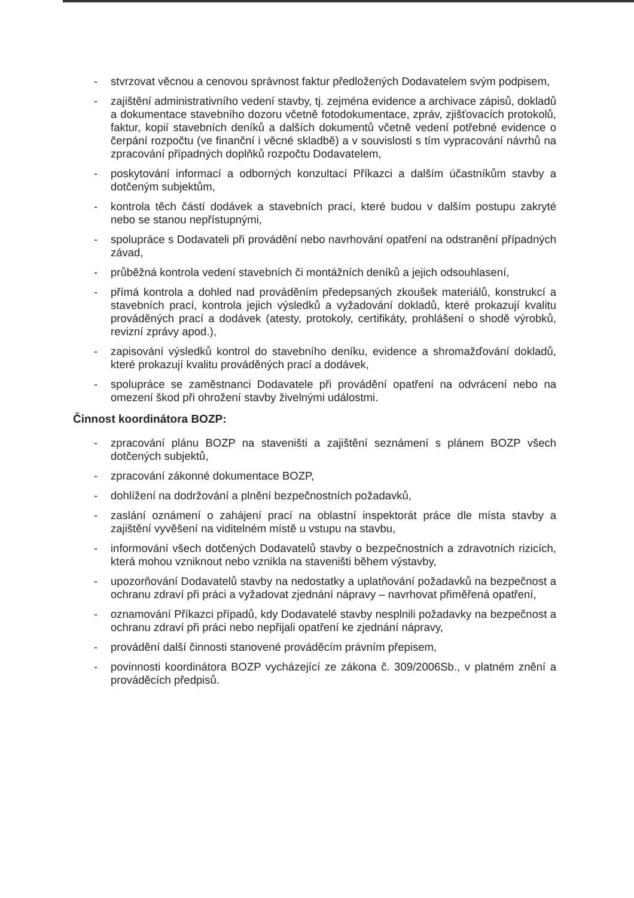- stvrzovat věcnou a cenovou správnost faktur předložených Dodavatelem svým podpisem,
- zajištění administrativního vedení stavby, tj. zejména evidence a archivace zápisů, dokladů a dokumentace stavebního dozoru včetně fotodokumentace, zpráv, zjišťovacích protokolů, faktur, kopií stavebních deníků a dalších dokumentů včetně vedení potřebné evidence o čerpání rozpočtu (ve finanční i věcné skladbě) a v souvislosti s tím vypracování návrhů na zpracování případných doplňků rozpočtu Dodavatelem,
- poskytování informací a odborných konzultací Příkazci a dalším účastníkům stavby a dotčeným subjektům,
- kontrola těch částí dodávek a stavebních prací, které budou v dalším postupu zakryté nebo se stanou nepřístupnými,
- spolupráce s Dodavateli při provádění nebo navrhování opatření na odstranění případných závad,
- průběžná kontrola vedení stavebních či montážních deníků a jejich odsouhlasení,
- přímá kontrola a dohled nad prováděním předepsaných zkoušek materiálů, konstrukcí a stavebních prací, kontrola jejich výsledků a vyžadování dokladů, které prokazují kvalitu prováděných prací a dodávek (atesty, protokoly, certifikáty, prohlášení o shodě výrobků, revizní zprávy apod.),
- zapisování výsledků kontrol do stavebního deníku, evidence a shromažďování dokladů, které prokazují kvalitu prováděných prací a dodávek,
- spolupráce se zaměstnanci Dodavatele při provádění opatření na odvrácení nebo na omezení škod při ohrožení stavby živelnými událostmi.
Činnost koordinátora BOZP:
- zpracování plánu BOZP na staveništi a zajištění seznámení s plánem BOZP všech dotčených subjektů,
- zpracování zákonné dokumentace BOZP,
- dohlížení na dodržování a plnění bezpečnostních požadavků,
- zaslání oznámení o zahájení prací na oblastní inspektorát práce dle místa stavby a zajištění vyvěšení na viditelném místě u vstupu na stavbu,
- informování všech dotčených Dodavatelů stavby o bezpečnostních a zdravotních rizicích, která mohou vzniknout nebo vznikla na staveništi během výstavby,
- upozorňování Dodavatelů stavby na nedostatky a uplatňování požadavků na bezpečnost a ochranu zdraví při práci a vyžadovat zjednání nápravy – navrhovat přiměřená opatření,
- oznamování Příkazci případů, kdy Dodavatelé stavby nesplnili požadavky na bezpečnost a ochranu zdraví při práci nebo nepřijali opatření ke zjednání nápravy,
- provádění další činnosti stanovené prováděcím právním přepisem,
- povinnosti koordinátora BOZP vycházející ze zákona č. 309/2006Sb., v platném znění a prováděcích předpisů.